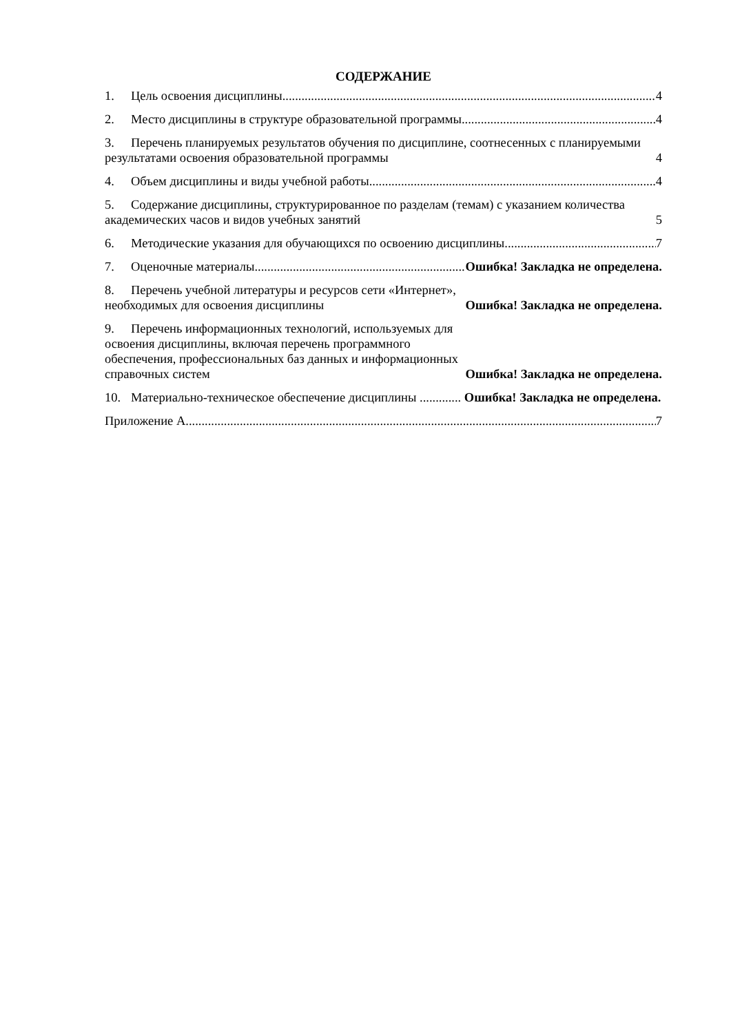СОДЕРЖАНИЕ
1. Цель освоения дисциплины 4
2. Место дисциплины в структуре образовательной программы 4
3. Перечень планируемых результатов обучения по дисциплине, соотнесенных с планируемыми результатами освоения образовательной программы 4
4. Объем дисциплины и виды учебной работы 4
5. Содержание дисциплины, структурированное по разделам (темам) с указанием количества академических часов и видов учебных занятий 5
6. Методические указания для обучающихся по освоению дисциплины 7
7. Оценочные материалы Ошибка! Закладка не определена.
8. Перечень учебной литературы и ресурсов сети «Интернет», необходимых для освоения дисциплины Ошибка! Закладка не определена.
9. Перечень информационных технологий, используемых для освоения дисциплины, включая перечень программного обеспечения, профессиональных баз данных и информационных справочных систем Ошибка! Закладка не определена.
10. Материально-техническое обеспечение дисциплины ............. Ошибка! Закладка не определена.
Приложение А 7